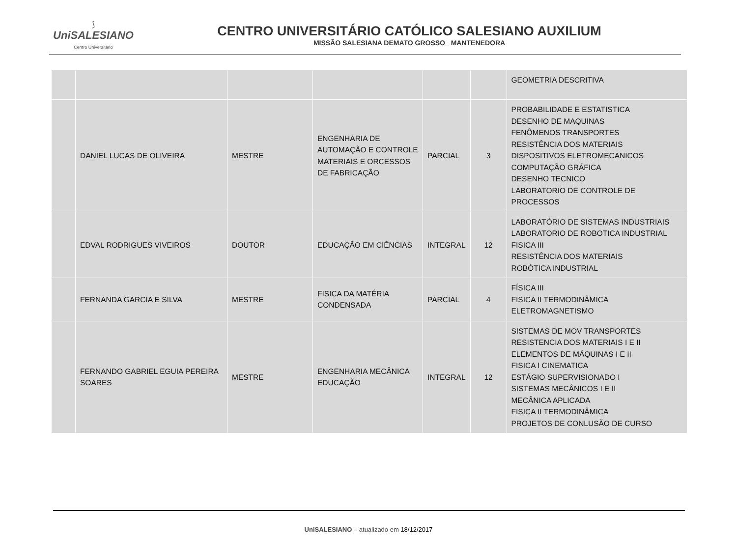⟆
UniSALESIANO
Centro Universitário
CENTRO UNIVERSITÁRIO CATÓLICO SALESIANO AUXILIUM
MISSÃO SALESIANA DEMATO GROSSO_ MANTENEDORA
| | | | | | | GEOMETRIA DESCRITIVA |
| | DANIEL LUCAS DE OLIVEIRA | MESTRE | ENGENHARIA DE AUTOMAÇÃO E CONTROLE MATERIAIS E ORCESSOS DE FABRICAÇÃO | PARCIAL | 3 | PROBABILIDADE E ESTATISTICA DESENHO DE MAQUINAS FENÔMENOS TRANSPORTES RESISTÊNCIA DOS MATERIAIS DISPOSITIVOS ELETROMECANICOS COMPUTAÇÃO GRÁFICA DESENHO TECNICO LABORATORIO DE CONTROLE DE PROCESSOS |
| | EDVAL RODRIGUES VIVEIROS | DOUTOR | EDUCAÇÃO EM CIÊNCIAS | INTEGRAL | 12 | LABORATÓRIO DE SISTEMAS INDUSTRIAIS LABORATORIO DE ROBOTICA INDUSTRIAL FISICA III RESISTÊNCIA DOS MATERIAIS ROBÓTICA INDUSTRIAL |
| | FERNANDA GARCIA E SILVA | MESTRE | FISICA DA MATÉRIA CONDENSADA | PARCIAL | 4 | FÍSICA III FISICA II TERMODINÂMICA ELETROMAGNETISMO |
| | FERNANDO GABRIEL EGUIA PEREIRA SOARES | MESTRE | ENGENHARIA MECÂNICA EDUCAÇÃO | INTEGRAL | 12 | SISTEMAS DE MOV TRANSPORTES RESISTENCIA DOS MATERIAIS I E II ELEMENTOS DE MÁQUINAS I E II FISICA I CINEMATICA ESTÁGIO SUPERVISIONADO I SISTEMAS MECÂNICOS I E II MECÂNICA APLICADA FISICA II TERMODINÂMICA PROJETOS DE CONLUSÃO DE CURSO |
UniSALESIANO – atualizado em 18/12/2017